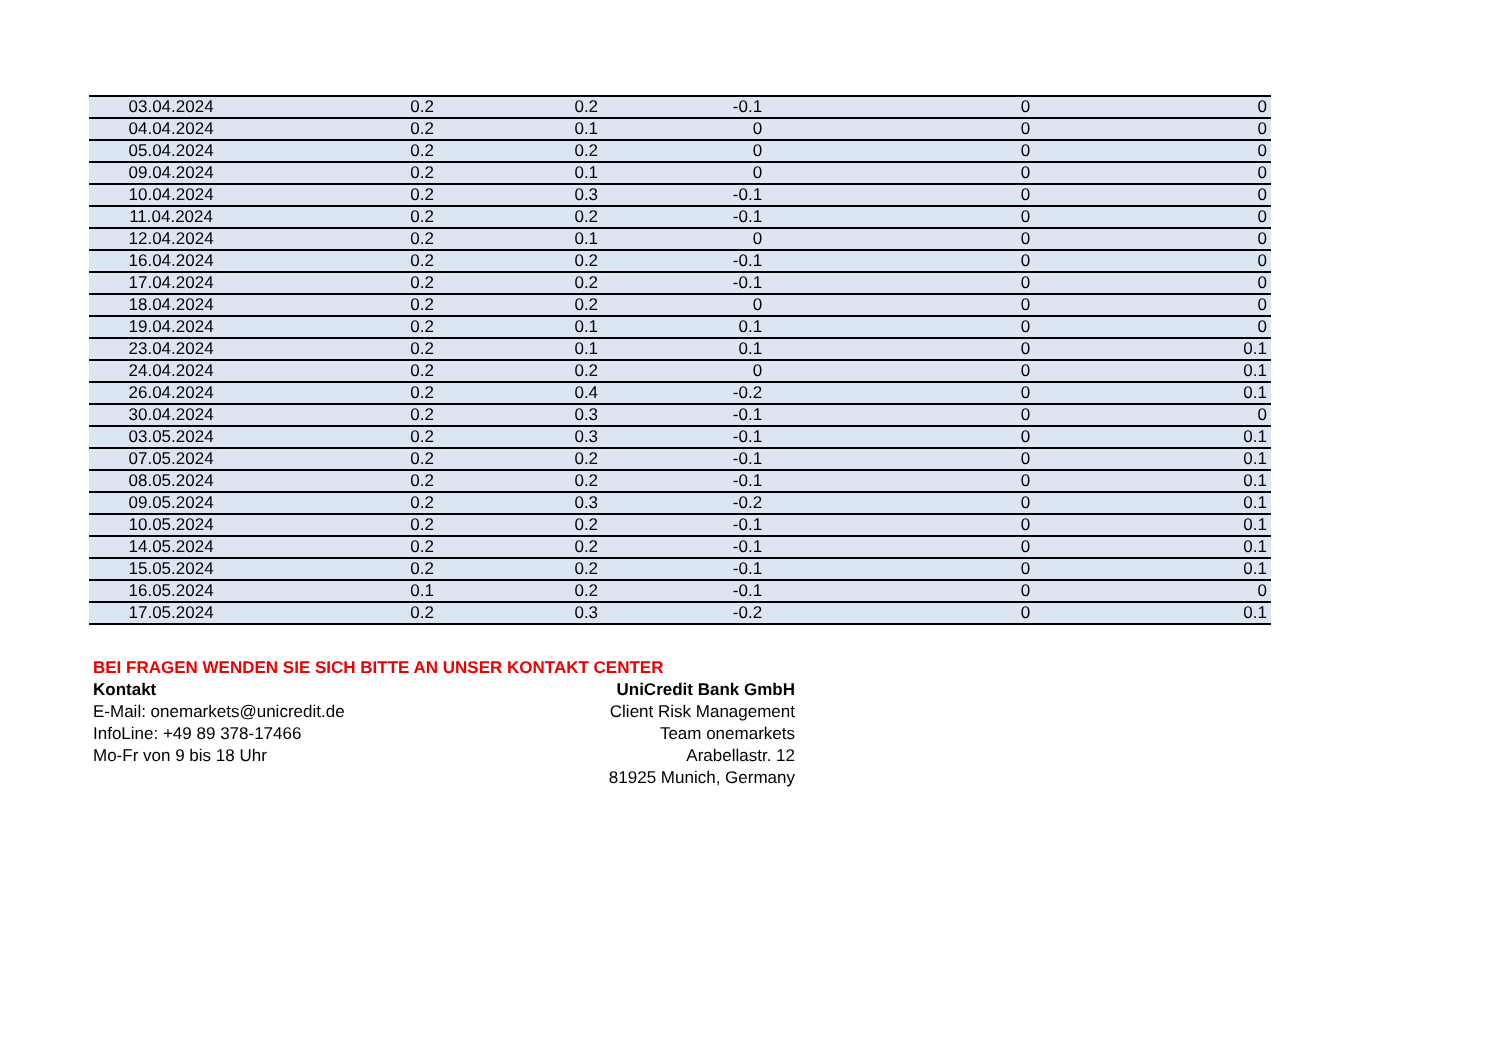| 03.04.2024 | 0.2 | 0.2 | -0.1 | 0 | 0 |
| 04.04.2024 | 0.2 | 0.1 | 0 | 0 | 0 |
| 05.04.2024 | 0.2 | 0.2 | 0 | 0 | 0 |
| 09.04.2024 | 0.2 | 0.1 | 0 | 0 | 0 |
| 10.04.2024 | 0.2 | 0.3 | -0.1 | 0 | 0 |
| 11.04.2024 | 0.2 | 0.2 | -0.1 | 0 | 0 |
| 12.04.2024 | 0.2 | 0.1 | 0 | 0 | 0 |
| 16.04.2024 | 0.2 | 0.2 | -0.1 | 0 | 0 |
| 17.04.2024 | 0.2 | 0.2 | -0.1 | 0 | 0 |
| 18.04.2024 | 0.2 | 0.2 | 0 | 0 | 0 |
| 19.04.2024 | 0.2 | 0.1 | 0.1 | 0 | 0 |
| 23.04.2024 | 0.2 | 0.1 | 0.1 | 0 | 0.1 |
| 24.04.2024 | 0.2 | 0.2 | 0 | 0 | 0.1 |
| 26.04.2024 | 0.2 | 0.4 | -0.2 | 0 | 0.1 |
| 30.04.2024 | 0.2 | 0.3 | -0.1 | 0 | 0 |
| 03.05.2024 | 0.2 | 0.3 | -0.1 | 0 | 0.1 |
| 07.05.2024 | 0.2 | 0.2 | -0.1 | 0 | 0.1 |
| 08.05.2024 | 0.2 | 0.2 | -0.1 | 0 | 0.1 |
| 09.05.2024 | 0.2 | 0.3 | -0.2 | 0 | 0.1 |
| 10.05.2024 | 0.2 | 0.2 | -0.1 | 0 | 0.1 |
| 14.05.2024 | 0.2 | 0.2 | -0.1 | 0 | 0.1 |
| 15.05.2024 | 0.2 | 0.2 | -0.1 | 0 | 0.1 |
| 16.05.2024 | 0.1 | 0.2 | -0.1 | 0 | 0 |
| 17.05.2024 | 0.2 | 0.3 | -0.2 | 0 | 0.1 |
BEI FRAGEN WENDEN SIE SICH BITTE AN UNSER KONTAKT CENTER
Kontakt
E-Mail: onemarkets@unicredit.de
InfoLine: +49 89 378-17466
Mo-Fr von 9 bis 18 Uhr
UniCredit Bank GmbH
Client Risk Management
Team onemarkets
Arabellastr. 12
81925 Munich, Germany